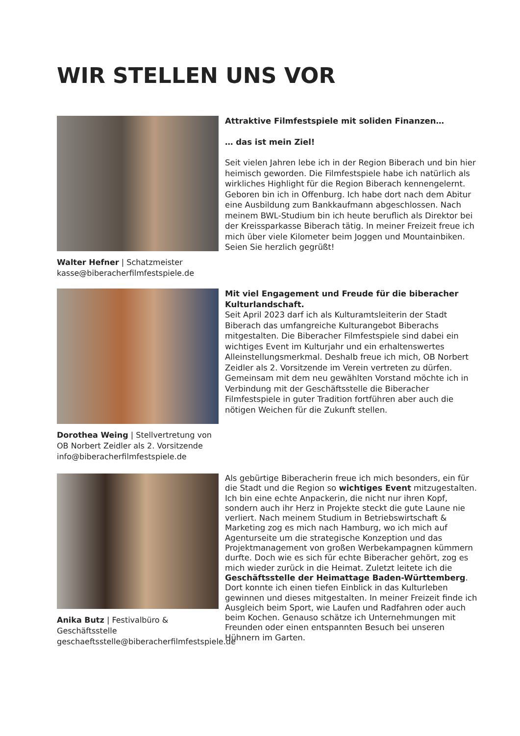WIR STELLEN UNS VOR
Walter Hefner | Schatzmeister
kasse@biberacherfilmfestspiele.de
Attraktive Filmfestspiele mit soliden Finanzen…
… das ist mein Ziel!
Seit vielen Jahren lebe ich in der Region Biberach und bin hier heimisch geworden. Die Filmfestspiele habe ich natürlich als wirkliches Highlight für die Region Biberach kennengelernt. Geboren bin ich in Offenburg. Ich habe dort nach dem Abitur eine Ausbildung zum Bankkaufmann abgeschlossen. Nach meinem BWL-Studium bin ich heute beruflich als Direktor bei der Kreissparkasse Biberach tätig. In meiner Freizeit freue ich mich über viele Kilometer beim Joggen und Mountainbiken. Seien Sie herzlich gegrüßt!
Dorothea Weing | Stellvertretung von OB Norbert Zeidler als 2. Vorsitzende
info@biberacherfilmfestspiele.de
Mit viel Engagement und Freude für die biberacher Kulturlandschaft.
Seit April 2023 darf ich als Kulturamtsleiterin der Stadt Biberach das umfangreiche Kulturangebot Biberachs mitgestalten. Die Biberacher Filmfestspiele sind dabei ein wichtiges Event im Kulturjahr und ein erhaltenswertes Alleinstellungsmerkmal. Deshalb freue ich mich, OB Norbert Zeidler als 2. Vorsitzende im Verein vertreten zu dürfen. Gemeinsam mit dem neu gewählten Vorstand möchte ich in Verbindung mit der Geschäftsstelle die Biberacher Filmfestspiele in guter Tradition fortführen aber auch die nötigen Weichen für die Zukunft stellen.
Anika Butz | Festivalbüro & Geschäftsstelle
geschaeftsstelle@biberacherfilmfestspiele.de
Als gebürtige Biberacherin freue ich mich besonders, ein für die Stadt und die Region so wichtiges Event mitzugestalten. Ich bin eine echte Anpackerin, die nicht nur ihren Kopf, sondern auch ihr Herz in Projekte steckt die gute Laune nie verliert. Nach meinem Studium in Betriebswirtschaft & Marketing zog es mich nach Hamburg, wo ich mich auf Agenturseite um die strategische Konzeption und das Projektmanagement von großen Werbekampagnen kümmern durfte. Doch wie es sich für echte Biberacher gehört, zog es mich wieder zurück in die Heimat. Zuletzt leitete ich die Geschäftsstelle der Heimattage Baden-Württemberg. Dort konnte ich einen tiefen Einblick in das Kulturleben gewinnen und dieses mitgestalten. In meiner Freizeit finde ich Ausgleich beim Sport, wie Laufen und Radfahren oder auch beim Kochen. Genauso schätze ich Unternehmungen mit Freunden oder einen entspannten Besuch bei unseren Hühnern im Garten.